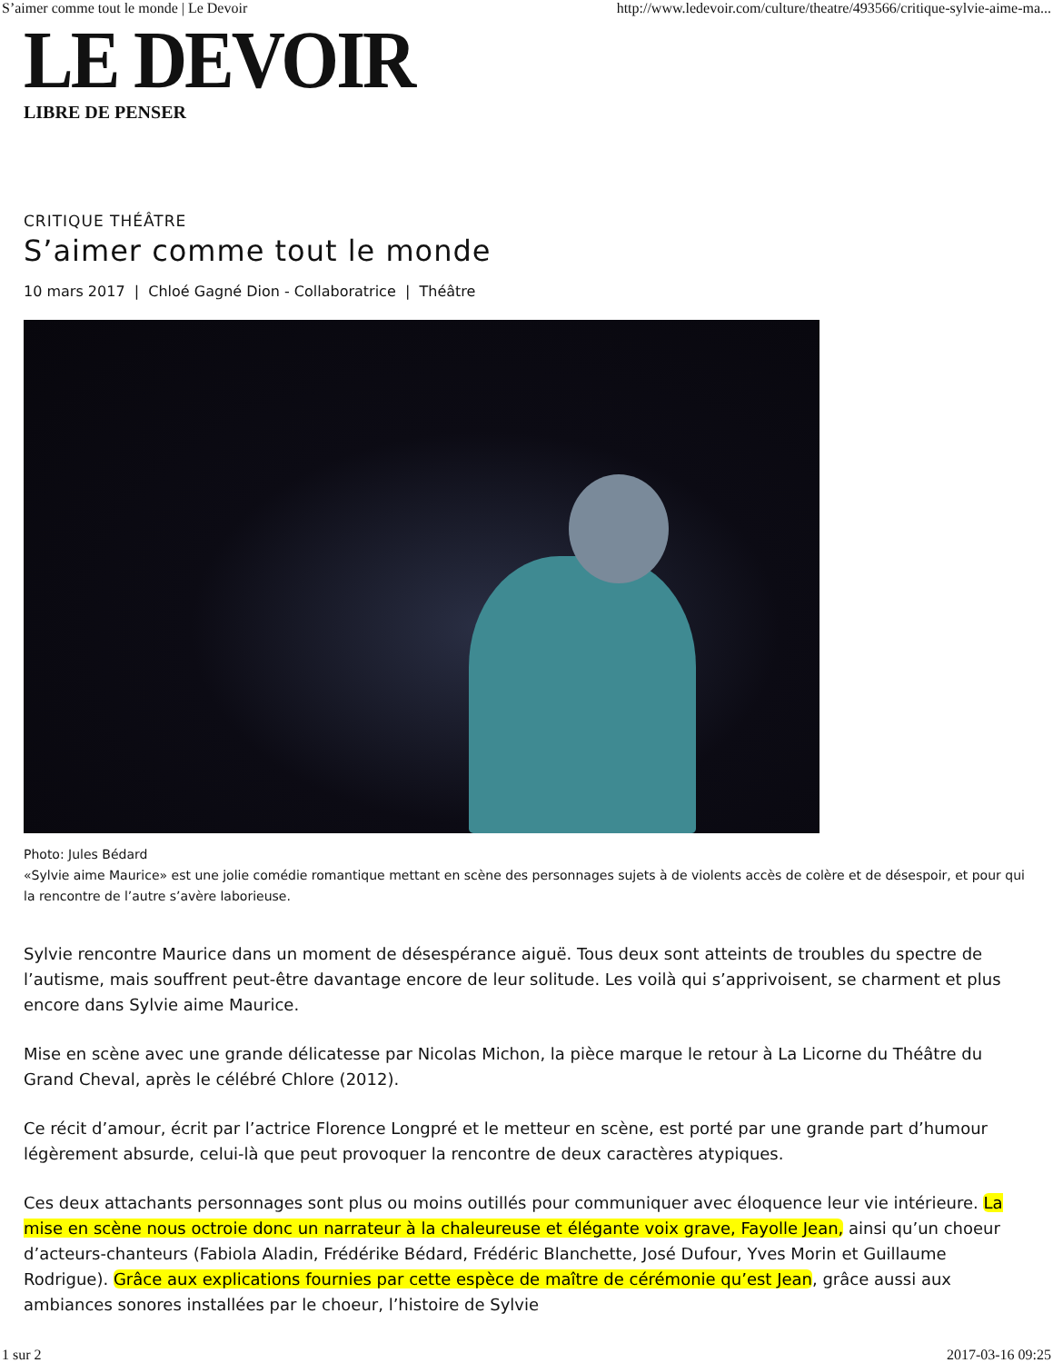S’aimer comme tout le monde | Le Devoir http://www.ledevoir.com/culture/theatre/493566/critique-sylvie-aime-ma...
LE DEVOIR
LIBRE DE PENSER
CRITIQUE THÉÂTRE
S’aimer comme tout le monde
10 mars 2017 | Chloé Gagné Dion - Collaboratrice | Théâtre
Photo: Jules Bédard
«Sylvie aime Maurice» est une jolie comédie romantique mettant en scène des personnages sujets à de violents accès de colère et de désespoir, et pour qui la rencontre de l’autre s’avère laborieuse.
Sylvie rencontre Maurice dans un moment de désespérance aiguë. Tous deux sont atteints de troubles du spectre de l’autisme, mais souffrent peut-être davantage encore de leur solitude. Les voilà qui s’apprivoisent, se charment et plus encore dans Sylvie aime Maurice.
Mise en scène avec une grande délicatesse par Nicolas Michon, la pièce marque le retour à La Licorne du Théâtre du Grand Cheval, après le célébré Chlore (2012).
Ce récit d’amour, écrit par l’actrice Florence Longpré et le metteur en scène, est porté par une grande part d’humour légèrement absurde, celui-là que peut provoquer la rencontre de deux caractères atypiques.
Ces deux attachants personnages sont plus ou moins outillés pour communiquer avec éloquence leur vie intérieure. La mise en scène nous octroie donc un narrateur à la chaleureuse et élégante voix grave, Fayolle Jean, ainsi qu’un choeur d’acteurs-chanteurs (Fabiola Aladin, Frédérike Bédard, Frédéric Blanchette, José Dufour, Yves Morin et Guillaume Rodrigue). Grâce aux explications fournies par cette espèce de maître de cérémonie qu’est Jean, grâce aussi aux ambiances sonores installées par le choeur, l’histoire de Sylvie
1 sur 2 2017-03-16 09:25